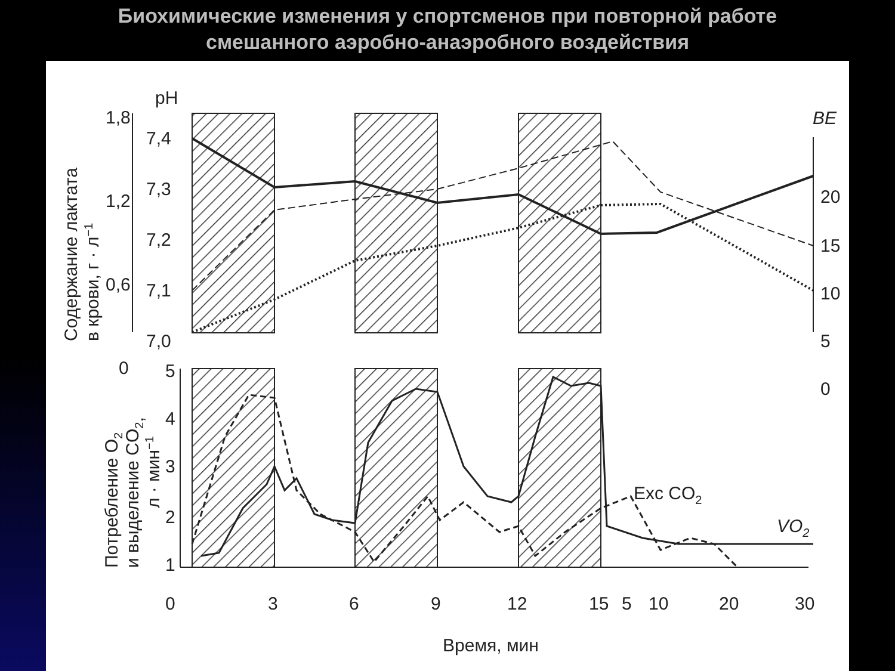Биохимические изменения у спортсменов при повторной работе
смешанного аэробно-анаэробного воздействия
1,8
1,2
0,6
0
pH
7,4
7,3
7,2
7,1
7,0
BE
20
15
10
5
0
5
4
3
2
1
0
3
6
9
12
15
5
10
20
30
Exc CO2
VO2
Время, мин
Содержание лактата
в крови, г · л−1
Потребление O2
и выделение CO2,
л · мин−1